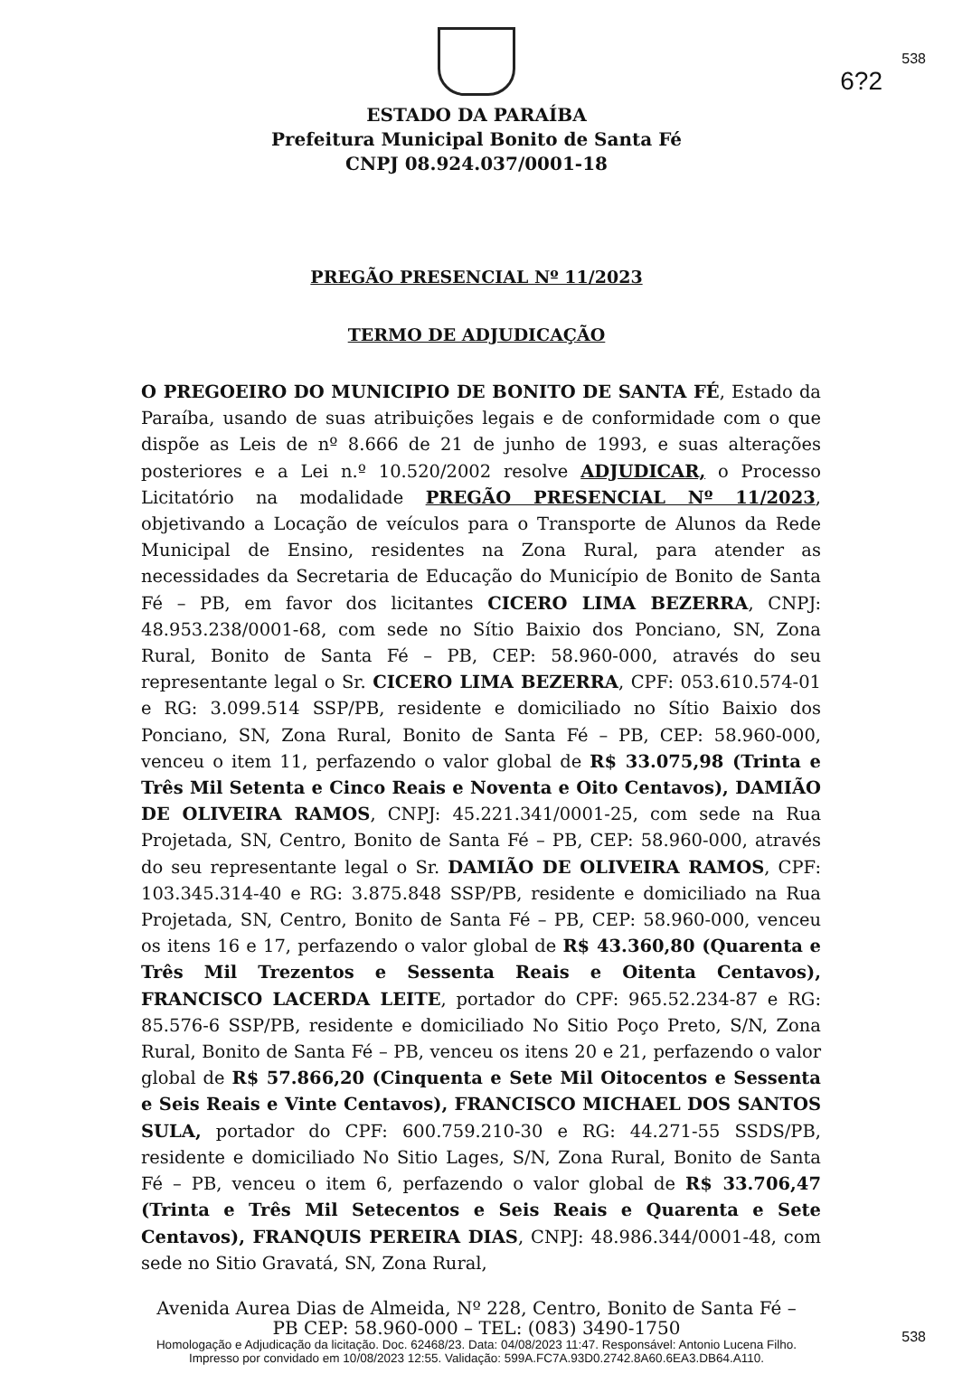538
6?2
ESTADO DA PARAÍBA
Prefeitura Municipal Bonito de Santa Fé
CNPJ 08.924.037/0001-18
PREGÃO PRESENCIAL Nº 11/2023
TERMO DE ADJUDICAÇÃO
O PREGOEIRO DO MUNICIPIO DE BONITO DE SANTA FÉ, Estado da Paraíba, usando de suas atribuições legais e de conformidade com o que dispõe as Leis de nº 8.666 de 21 de junho de 1993, e suas alterações posteriores e a Lei n.º 10.520/2002 resolve ADJUDICAR, o Processo Licitatório na modalidade PREGÃO PRESENCIAL Nº 11/2023, objetivando a Locação de veículos para o Transporte de Alunos da Rede Municipal de Ensino, residentes na Zona Rural, para atender as necessidades da Secretaria de Educação do Município de Bonito de Santa Fé – PB, em favor dos licitantes CICERO LIMA BEZERRA, CNPJ: 48.953.238/0001-68, com sede no Sítio Baixio dos Ponciano, SN, Zona Rural, Bonito de Santa Fé – PB, CEP: 58.960-000, através do seu representante legal o Sr. CICERO LIMA BEZERRA, CPF: 053.610.574-01 e RG: 3.099.514 SSP/PB, residente e domiciliado no Sítio Baixio dos Ponciano, SN, Zona Rural, Bonito de Santa Fé – PB, CEP: 58.960-000, venceu o item 11, perfazendo o valor global de R$ 33.075,98 (Trinta e Três Mil Setenta e Cinco Reais e Noventa e Oito Centavos), DAMIÃO DE OLIVEIRA RAMOS, CNPJ: 45.221.341/0001-25, com sede na Rua Projetada, SN, Centro, Bonito de Santa Fé – PB, CEP: 58.960-000, através do seu representante legal o Sr. DAMIÃO DE OLIVEIRA RAMOS, CPF: 103.345.314-40 e RG: 3.875.848 SSP/PB, residente e domiciliado na Rua Projetada, SN, Centro, Bonito de Santa Fé – PB, CEP: 58.960-000, venceu os itens 16 e 17, perfazendo o valor global de R$ 43.360,80 (Quarenta e Três Mil Trezentos e Sessenta Reais e Oitenta Centavos), FRANCISCO LACERDA LEITE, portador do CPF: 965.52.234-87 e RG: 85.576-6 SSP/PB, residente e domiciliado No Sitio Poço Preto, S/N, Zona Rural, Bonito de Santa Fé – PB, venceu os itens 20 e 21, perfazendo o valor global de R$ 57.866,20 (Cinquenta e Sete Mil Oitocentos e Sessenta e Seis Reais e Vinte Centavos), FRANCISCO MICHAEL DOS SANTOS SULA, portador do CPF: 600.759.210-30 e RG: 44.271-55 SSDS/PB, residente e domiciliado No Sitio Lages, S/N, Zona Rural, Bonito de Santa Fé – PB, venceu o item 6, perfazendo o valor global de R$ 33.706,47 (Trinta e Três Mil Setecentos e Seis Reais e Quarenta e Sete Centavos), FRANQUIS PEREIRA DIAS, CNPJ: 48.986.344/0001-48, com sede no Sitio Gravatá, SN, Zona Rural,
Avenida Aurea Dias de Almeida, Nº 228, Centro, Bonito de Santa Fé –
PB CEP: 58.960-000 – TEL: (083) 3490-1750
538
Homologação e Adjudicação da licitação. Doc. 62468/23. Data: 04/08/2023 11:47. Responsável: Antonio Lucena Filho.
Impresso por convidado em 10/08/2023 12:55. Validação: 599A.FC7A.93D0.2742.8A60.6EA3.DB64.A110.